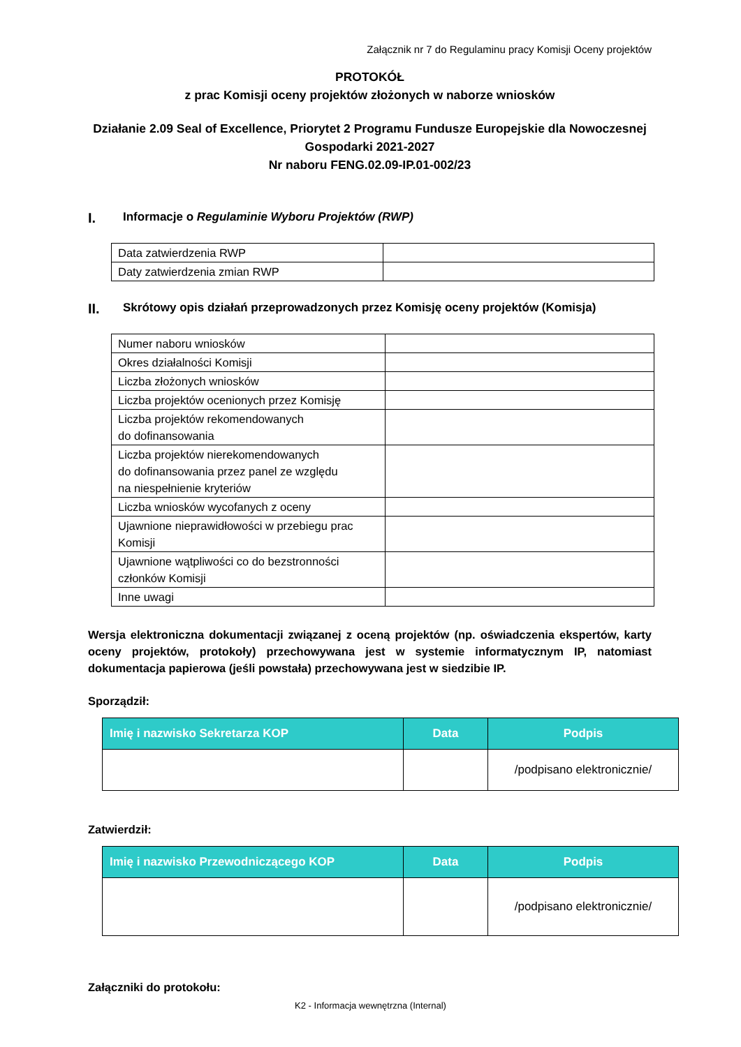Załącznik nr 7 do Regulaminu pracy Komisji Oceny projektów
PROTOKÓŁ
z prac Komisji oceny projektów złożonych w naborze wniosków
Działanie 2.09 Seal of Excellence, Priorytet 2 Programu Fundusze Europejskie dla Nowoczesnej Gospodarki 2021-2027
Nr naboru FENG.02.09-IP.01-002/23
I. Informacje o Regulaminie Wyboru Projektów (RWP)
| Data zatwierdzenia RWP | |
| Daty zatwierdzenia zmian RWP | |
II. Skrótowy opis działań przeprowadzonych przez Komisję oceny projektów (Komisja)
| Numer naboru wniosków | |
| Okres działalności Komisji | |
| Liczba złożonych wniosków | |
| Liczba projektów ocenionych przez Komisję | |
| Liczba projektów rekomendowanych do dofinansowania | |
| Liczba projektów nierekomendowanych do dofinansowania przez panel ze względu na niespełnienie kryteriów | |
| Liczba wniosków wycofanych z oceny | |
| Ujawnione nieprawidłowości w przebiegu prac Komisji | |
| Ujawnione wątpliwości co do bezstronności członków Komisji | |
| Inne uwagi | |
Wersja elektroniczna dokumentacji związanej z oceną projektów (np. oświadczenia ekspertów, karty oceny projektów, protokoły) przechowywana jest w systemie informatycznym IP, natomiast dokumentacja papierowa (jeśli powstała) przechowywana jest w siedzibie IP.
Sporządził:
| Imię i nazwisko Sekretarza KOP | Data | Podpis |
| --- | --- | --- |
| | | /podpisano elektronicznie/ |
Zatwierdził:
| Imię i nazwisko Przewodniczącego KOP | Data | Podpis |
| --- | --- | --- |
| | | /podpisano elektronicznie/ |
Załączniki do protokołu:
K2 - Informacja wewnętrzna (Internal)